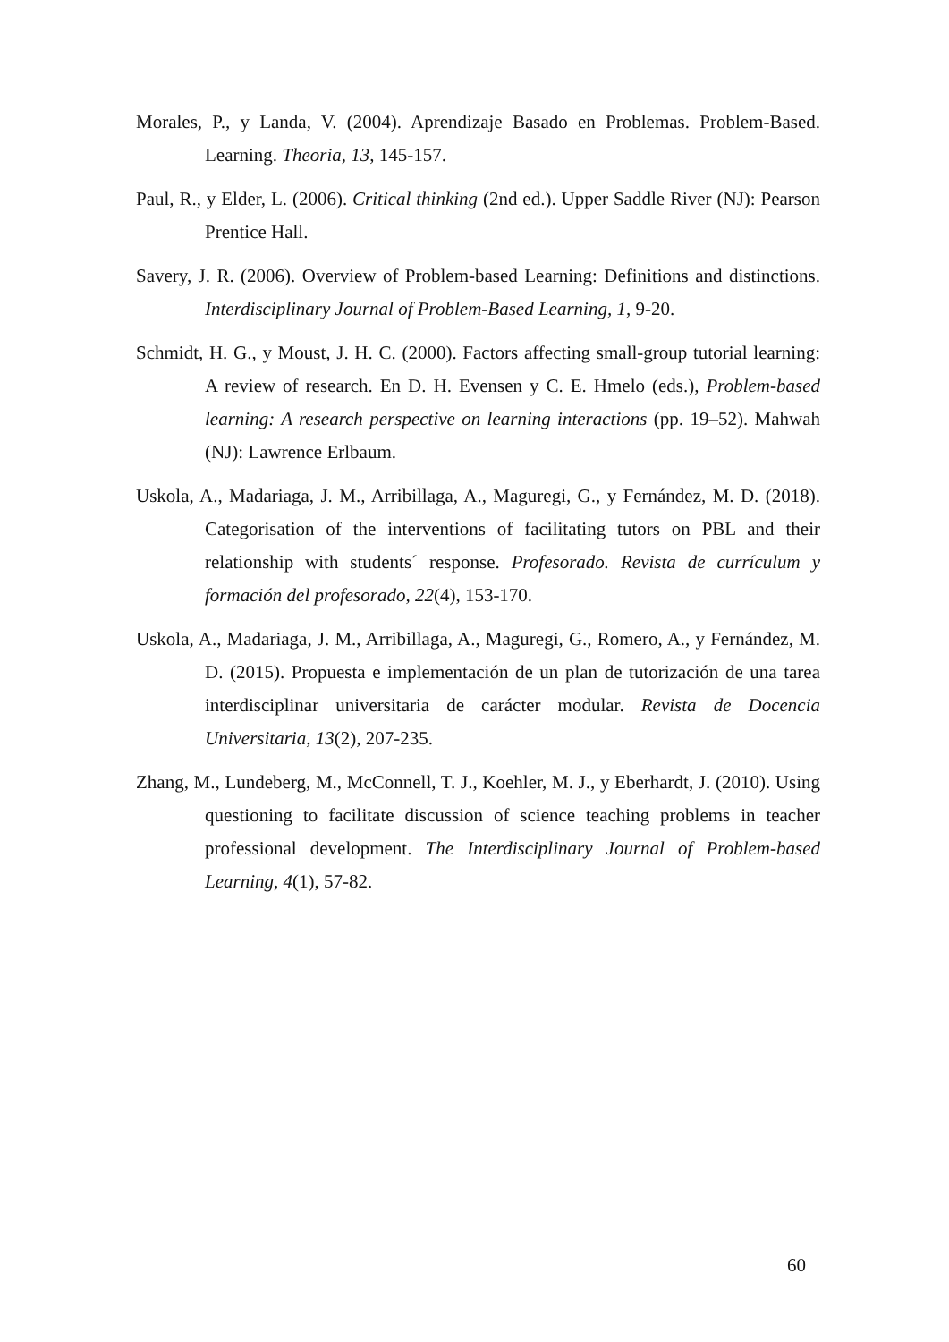Morales, P., y Landa, V. (2004). Aprendizaje Basado en Problemas. Problem-Based. Learning. Theoria, 13, 145-157.
Paul, R., y Elder, L. (2006). Critical thinking (2nd ed.). Upper Saddle River (NJ): Pearson Prentice Hall.
Savery, J. R. (2006). Overview of Problem-based Learning: Definitions and distinctions. Interdisciplinary Journal of Problem-Based Learning, 1, 9-20.
Schmidt, H. G., y Moust, J. H. C. (2000). Factors affecting small-group tutorial learning: A review of research. En D. H. Evensen y C. E. Hmelo (eds.), Problem-based learning: A research perspective on learning interactions (pp. 19–52). Mahwah (NJ): Lawrence Erlbaum.
Uskola, A., Madariaga, J. M., Arribillaga, A., Maguregi, G., y Fernández, M. D. (2018). Categorisation of the interventions of facilitating tutors on PBL and their relationship with students´ response. Profesorado. Revista de currículum y formación del profesorado, 22(4), 153-170.
Uskola, A., Madariaga, J. M., Arribillaga, A., Maguregi, G., Romero, A., y Fernández, M. D. (2015). Propuesta e implementación de un plan de tutorización de una tarea interdisciplinar universitaria de carácter modular. Revista de Docencia Universitaria, 13(2), 207-235.
Zhang, M., Lundeberg, M., McConnell, T. J., Koehler, M. J., y Eberhardt, J. (2010). Using questioning to facilitate discussion of science teaching problems in teacher professional development. The Interdisciplinary Journal of Problem-based Learning, 4(1), 57-82.
60